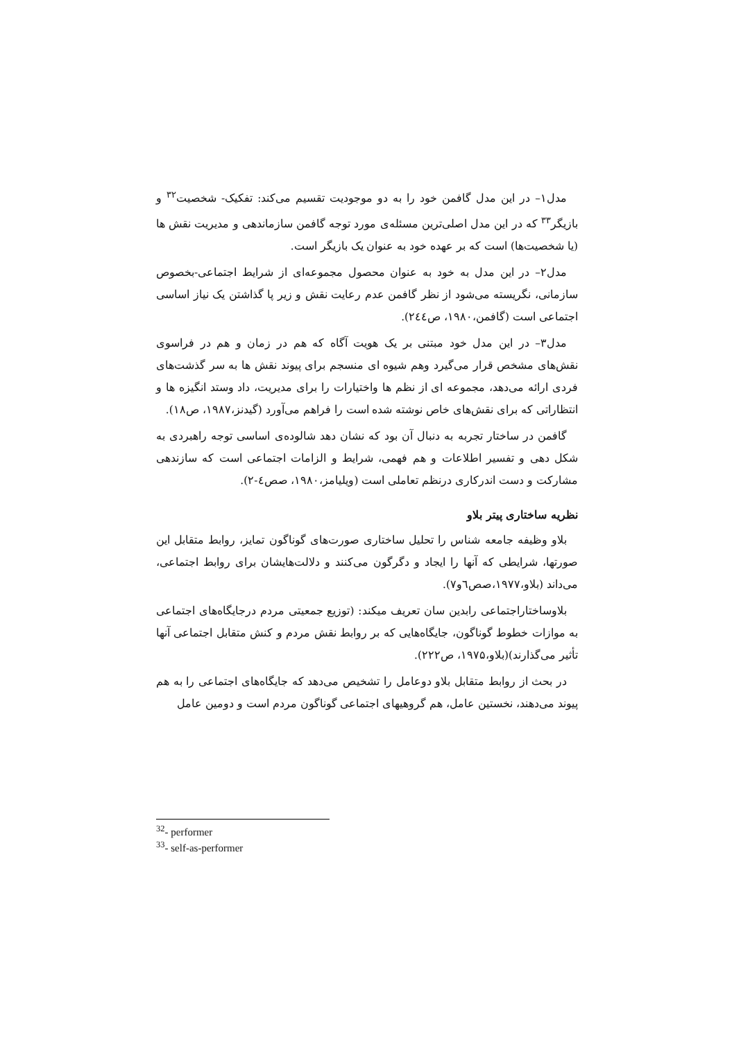مدل۱– در این مدل گافمن خود را به دو موجودیت تقسیم می‌کند: تفکیک- شخصیت<sup>۳۲</sup> و بازیگر<sup>۳۳</sup> که در این مدل اصلی‌ترین مسئله‌ی مورد توجه گافمن سازماندهی و مدیریت نقش ها (یا شخصیت‌ها) است که بر عهده خود به عنوان یک بازیگر است.
مدل۲– در این مدل به خود به عنوان محصول مجموعه‌ای از شرایط اجتماعی-بخصوص سازمانی، نگریسته می‌شود از نظر گافمن عدم رعایت نقش و زیر پا گذاشتن یک نیاز اساسی اجتماعی است (گافمن،۱۹۸۰، ص۲٤٤).
مدل۳– در این مدل خود مبتنی بر یک هویت آگاه که هم در زمان و هم در فراسوی نقش‌های مشخص قرار می‌گیرد وهم شیوه ای منسجم برای پیوند نقش ها به سر گذشت‌های فردی ارائه می‌دهد، مجموعه ای از نظم ها واختیارات را برای مدیریت، داد وستد انگیزه ها و انتظاراتی که برای نقش‌های خاص نوشته شده است را فراهم می‌آورد (گیدنز،۱۹۸۷، ص۱۸).
گافمن در ساختار تجربه به دنبال آن بود که نشان دهد شالوده‌ی اساسی توجه راهبردی به شکل دهی و تفسیر اطلاعات و هم فهمی، شرایط و الزامات اجتماعی است که سازندهی مشارکت و دست اندرکاری درنظم تعاملی است (ویلیامز،۱۹۸۰، صص٤-۲).
نظریه ساختاری پیتر بلاو
بلاو وظیفه جامعه شناس را تحلیل ساختاری صورت‌های گوناگون تمایز، روابط متقابل این صورتها، شرایطی که آنها را ایجاد و دگرگون می‌کنند و دلالت‌هایشان برای روابط اجتماعی، می‌داند (بلاو،۱۹۷۷،صص٦و۷).
بلاوساختاراجتماعی رابدین سان تعریف میکند: (توزیع جمعیتی مردم درجایگاه‌های اجتماعی به موازات خطوط گوناگون، جایگاه‌هایی که بر روابط نقش مردم و کنش متقابل اجتماعی آنها تأثیر می‌گذارند)(بلاو،۱۹۷۵، ص۲۲۲).
در بحث از روابط متقابل بلاو دوعامل را تشخیص می‌دهد که جایگاه‌های اجتماعی را به هم پیوند می‌دهند، نخستین عامل، هم گروهیهای اجتماعی گوناگون مردم است و دومین عامل
<sup>32</sup>- performer
<sup>33</sup>- self-as-performer